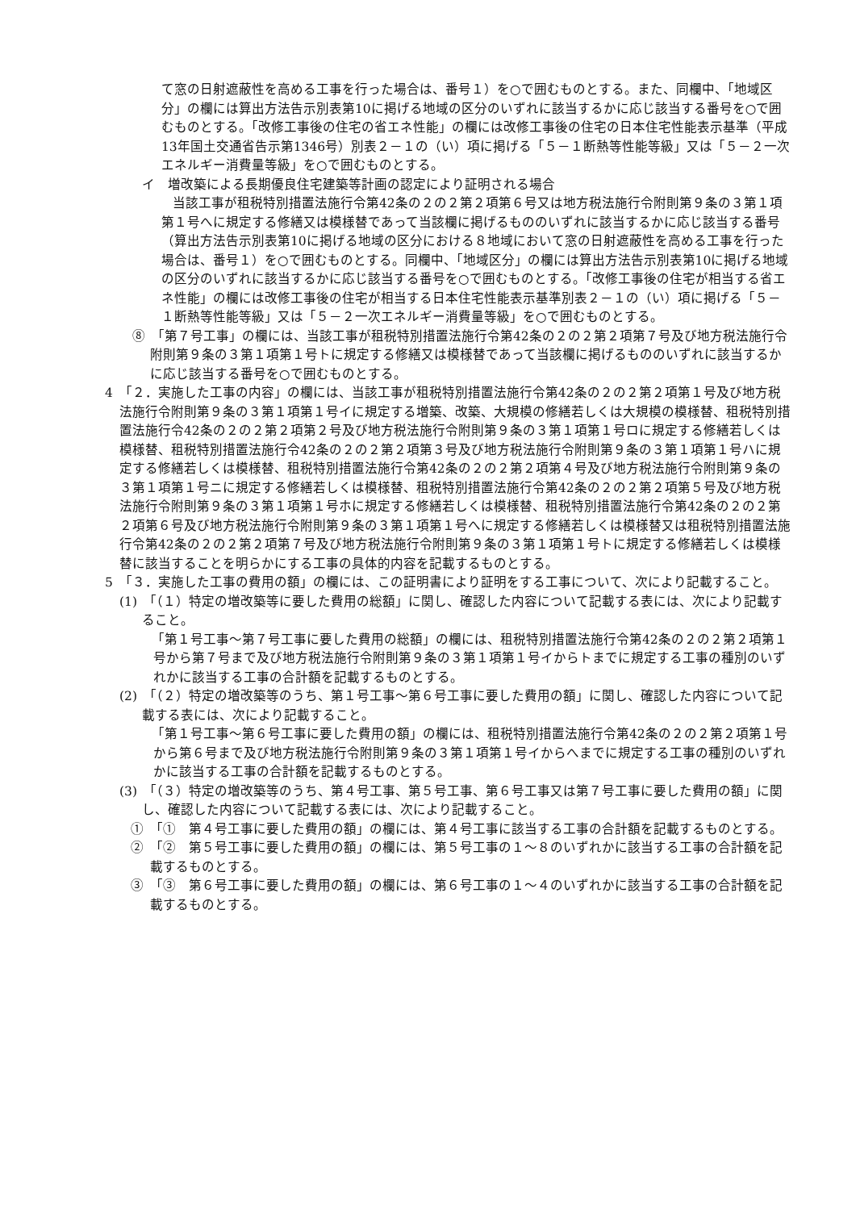て窓の日射遮蔽性を高める工事を行った場合は、番号１）を○で囲むものとする。また、同欄中、「地域区分」の欄には算出方法告示別表第10に掲げる地域の区分のいずれに該当するかに応じ該当する番号を○で囲むものとする。「改修工事後の住宅の省エネ性能」の欄には改修工事後の住宅の日本住宅性能表示基準（平成13年国土交通省告示第1346号）別表２－１の（い）項に掲げる「５－１断熱等性能等級」又は「５－２一次エネルギー消費量等級」を○で囲むものとする。
イ　増改築による長期優良住宅建築等計画の認定により証明される場合
当該工事が租税特別措置法施行令第42条の２の２第２項第６号又は地方税法施行令附則第９条の３第１項第１号へに規定する修繕又は模様替であって当該欄に掲げるもののいずれに該当するかに応じ該当する番号（算出方法告示別表第10に掲げる地域の区分における８地域において窓の日射遮蔽性を高める工事を行った場合は、番号１）を○で囲むものとする。同欄中、「地域区分」の欄には算出方法告示別表第10に掲げる地域の区分のいずれに該当するかに応じ該当する番号を○で囲むものとする。「改修工事後の住宅が相当する省エネ性能」の欄には改修工事後の住宅が相当する日本住宅性能表示基準別表２－１の（い）項に掲げる「５－１断熱等性能等級」又は「５－２一次エネルギー消費量等級」を○で囲むものとする。
⑧　「第７号工事」の欄には、当該工事が租税特別措置法施行令第42条の２の２第２項第７号及び地方税法施行令附則第９条の３第１項第１号トに規定する修繕又は模様替であって当該欄に掲げるもののいずれに該当するかに応じ該当する番号を○で囲むものとする。
4　「２．実施した工事の内容」の欄には、当該工事が租税特別措置法施行令第42条の２の２第２項第１号及び地方税法施行令附則第９条の３第１項第１号イに規定する増築、改築、大規模の修繕若しくは大規模の模様替、租税特別措置法施行令42条の２の２第２項第２号及び地方税法施行令附則第９条の３第１項第１号ロに規定する修繕若しくは模様替、租税特別措置法施行令42条の２の２第２項第３号及び地方税法施行令附則第９条の３第１項第１号ハに規定する修繕若しくは模様替、租税特別措置法施行令第42条の２の２第２項第４号及び地方税法施行令附則第９条の３第１項第１号ニに規定する修繕若しくは模様替、租税特別措置法施行令第42条の２の２第２項第５号及び地方税法施行令附則第９条の３第１項第１号ホに規定する修繕若しくは模様替、租税特別措置法施行令第42条の２の２第２項第６号及び地方税法施行令附則第９条の３第１項第１号へに規定する修繕若しくは模様替又は租税特別措置法施行令第42条の２の２第２項第７号及び地方税法施行令附則第９条の３第１項第１号トに規定する修繕若しくは模様替に該当することを明らかにする工事の具体的内容を記載するものとする。
5　「３．実施した工事の費用の額」の欄には、この証明書により証明をする工事について、次により記載すること。
(1)　「（１）特定の増改築等に要した費用の総額」に関し、確認した内容について記載する表には、次により記載すること。
「第１号工事～第７号工事に要した費用の総額」の欄には、租税特別措置法施行令第42条の２の２第２項第１号から第７号まで及び地方税法施行令附則第９条の３第１項第１号イからトまでに規定する工事の種別のいずれかに該当する工事の合計額を記載するものとする。
(2)　「（２）特定の増改築等のうち、第１号工事～第６号工事に要した費用の額」に関し、確認した内容について記載する表には、次により記載すること。
「第１号工事～第６号工事に要した費用の額」の欄には、租税特別措置法施行令第42条の２の２第２項第１号から第６号まで及び地方税法施行令附則第９条の３第１項第１号イからへまでに規定する工事の種別のいずれかに該当する工事の合計額を記載するものとする。
(3)　「（３）特定の増改築等のうち、第４号工事、第５号工事、第６号工事又は第７号工事に要した費用の額」に関し、確認した内容について記載する表には、次により記載すること。
①　「①　第４号工事に要した費用の額」の欄には、第４号工事に該当する工事の合計額を記載するものとする。
②　「②　第５号工事に要した費用の額」の欄には、第５号工事の１～８のいずれかに該当する工事の合計額を記載するものとする。
③　「③　第６号工事に要した費用の額」の欄には、第６号工事の１～４のいずれかに該当する工事の合計額を記載するものとする。